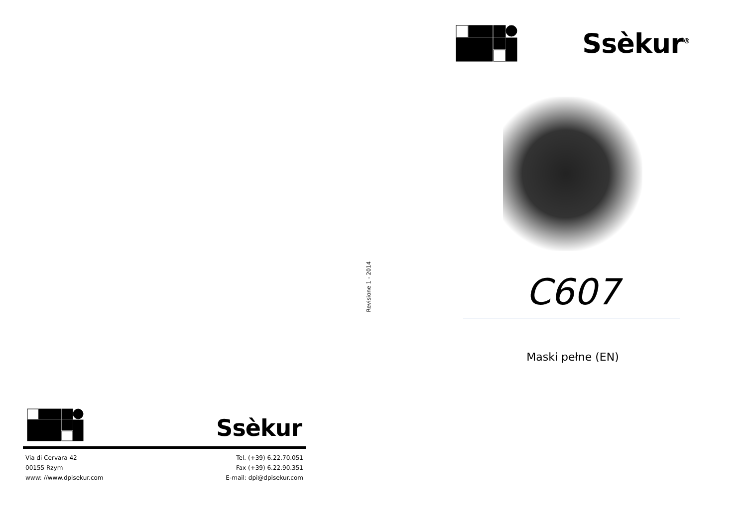Ssèkur
Via di Cervara 42
00155 Rzym
www: //www.dpisekur.com
Tel. (+39) 6.22.70.051
Fax (+39) 6.22.90.351
E-mail: dpi@dpisekur.com
Revisione 1 - 2014
Ssèkur<sup>®</sup>
C607
Maski pełne (EN)